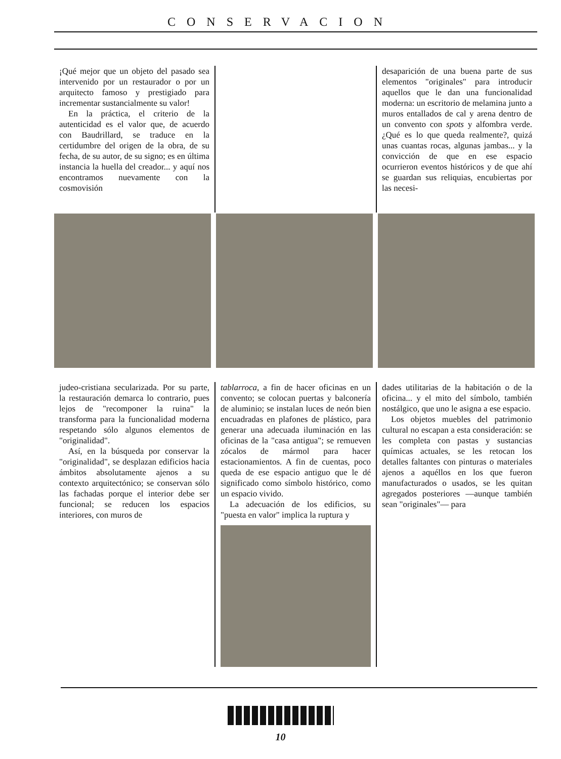CONSERVACION
¡Qué mejor que un objeto del pasado sea intervenido por un restaurador o por un arquitecto famoso y prestigiado para incrementar sustancialmente su valor!
En la práctica, el criterio de la autenticidad es el valor que, de acuerdo con Baudrillard, se traduce en la certidumbre del origen de la obra, de su fecha, de su autor, de su signo; es en última instancia la huella del creador... y aquí nos encontramos nuevamente con la cosmovisión
desaparición de una buena parte de sus elementos "originales" para introducir aquellos que le dan una funcionalidad moderna: un escritorio de melamina junto a muros entallados de cal y arena dentro de un convento con spots y alfombra verde. ¿Qué es lo que queda realmente?, quizá unas cuantas rocas, algunas jambas... y la convicción de que en ese espacio ocurrieron eventos históricos y de que ahí se guardan sus reliquias, encubiertas por las necesi-
judeo-cristiana secularizada. Por su parte, la restauración demarca lo contrario, pues lejos de "recomponer la ruina" la transforma para la funcionalidad moderna respetando sólo algunos elementos de "originalidad".
Así, en la búsqueda por conservar la "originalidad", se desplazan edificios hacia ámbitos absolutamente ajenos a su contexto arquitectónico; se conservan sólo las fachadas porque el interior debe ser funcional; se reducen los espacios interiores, con muros de
tablarroca, a fin de hacer oficinas en un convento; se colocan puertas y balconería de aluminio; se instalan luces de neón bien encuadradas en plafones de plástico, para generar una adecuada iluminación en las oficinas de la "casa antigua"; se remueven zócalos de mármol para hacer estacionamientos. A fin de cuentas, poco queda de ese espacio antiguo que le dé significado como símbolo histórico, como un espacio vivido.
La adecuación de los edificios, su "puesta en valor" implica la ruptura y
dades utilitarias de la habitación o de la oficina... y el mito del símbolo, también nostálgico, que uno le asigna a ese espacio.
Los objetos muebles del patrimonio cultural no escapan a esta consideración: se les completa con pastas y sustancias químicas actuales, se les retocan los detalles faltantes con pinturas o materiales ajenos a aquéllos en los que fueron manufacturados o usados, se les quitan agregados posteriores —aunque también sean "originales"— para
10